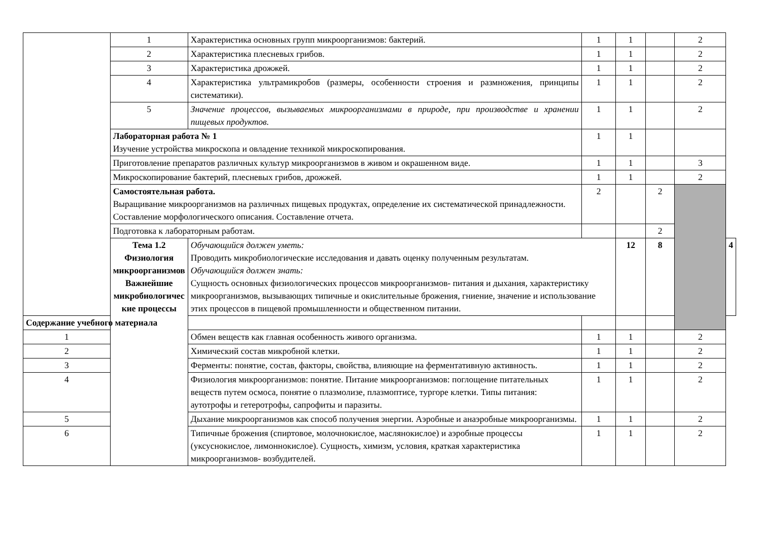| | 1 | Характеристика основных групп микроорганизмов: бактерий. | 1 | 1 | | 2 | |
| | 2 | Характеристика плесневых грибов. | 1 | 1 | | 2 | |
| | 3 | Характеристика дрожжей. | 1 | 1 | | 2 | |
| | 4 | Характеристика ультрамикробов (размеры, особенности строения и размножения, принципы систематики). | 1 | 1 | | 2 | |
| | 5 | Значение процессов, вызываемых микроорганизмами в природе, при производстве и хранении пищевых продуктов. | 1 | 1 | | 2 | |
| | Лабораторная работа № 1 Изучение устройства микроскопа и овладение техникой микроскопирования. | | 1 | 1 | | | |
| | Приготовление препаратов различных культур микроорганизмов в живом и окрашенном виде. | | 1 | 1 | | 3 | |
| | Микроскопирование бактерий, плесневых грибов, дрожжей. | | 1 | 1 | | 2 | |
| | Самостоятельная работа. Выращивание микроорганизмов на различных пищевых продуктах, определение их систематической принадлежности. Составление морфологического описания. Составление отчета. | | 2 | | 2 | | |
| | Подготовка к лабораторным работам. | | | | 2 | | |
| | Тема 1.2 Физиология микроорганизмов Важнейшие микробиологичес кие процессы | Обучающийся должен уметь: Проводить микробиологические исследования и давать оценку полученным результатам. Обучающийся должен знать: Сущность основных физиологических процессов микроорганизмов- питания и дыхания, характеристику микроорганизмов, вызывающих типичные и окислительные брожения, гниение, значение и использование этих процессов в пищевой промышленности и общественном питании. | | 12 | 8 | | 4 |
| Содержание учебного материала | | | | | | | |
| 1 | | Обмен веществ как главная особенность живого организма. | 1 | 1 | | 2 | |
| 2 | | Химический состав микробной клетки. | 1 | 1 | | 2 | |
| 3 | | Ферменты: понятие, состав, факторы, свойства, влияющие на ферментативную активность. | 1 | 1 | | 2 | |
| 4 | | Физиология микроорганизмов: понятие. Питание микроорганизмов: поглощение питательных веществ путем осмоса, понятие о плазмолизе, плазмоптисе, тургоре клетки. Типы питания: аутотрофы и гетеротрофы, сапрофиты и паразиты. | 1 | 1 | | 2 | |
| 5 | | Дыхание микроорганизмов как способ получения энергии. Аэробные и анаэробные микроорганизмы. | 1 | 1 | | 2 | |
| 6 | | Типичные брожения (спиртовое, молочнокислое, маслянокислое) и аэробные процессы (уксуснокислое, лимоннокислое). Сущность, химизм, условия, краткая характеристика микроорганизмов- возбудителей. | 1 | 1 | | 2 | |